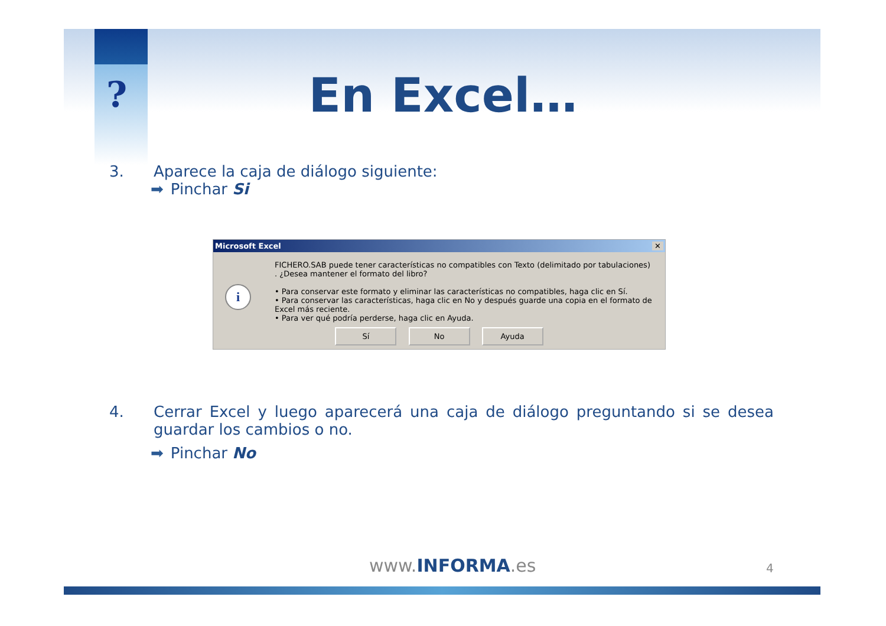?
En Excel…
3. Aparece la caja de diálogo siguiente:
➡ Pinchar Si
Microsoft Excel ✕
i
FICHERO.SAB puede tener características no compatibles con Texto (delimitado por tabulaciones) . ¿Desea mantener el formato del libro?
• Para conservar este formato y eliminar las características no compatibles, haga clic en Sí.
• Para conservar las características, haga clic en No y después guarde una copia en el formato de Excel más reciente.
• Para ver qué podría perderse, haga clic en Ayuda.
Sí No Ayuda
4. Cerrar Excel y luego aparecerá una caja de diálogo preguntando si se desea guardar los cambios o no.
➡ Pinchar No
www.INFORMA.es 4